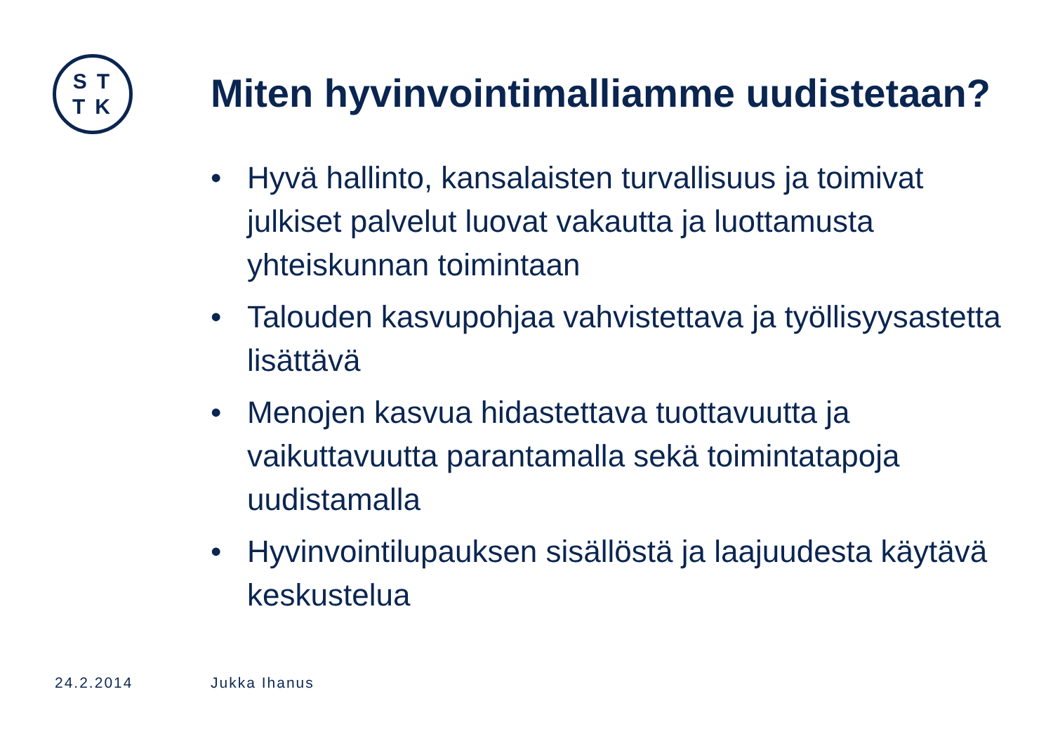ST
TK
Miten hyvinvointimalliamme uudistetaan?
• Hyvä hallinto, kansalaisten turvallisuus ja toimivat julkiset palvelut luovat vakautta ja luottamusta yhteiskunnan toimintaan
• Talouden kasvupohjaa vahvistettava ja työllisyysastetta lisättävä
• Menojen kasvua hidastettava tuottavuutta ja vaikuttavuutta parantamalla sekä toimintatapoja uudistamalla
• Hyvinvointilupauksen sisällöstä ja laajuudesta käytävä keskustelua
24.2.2014 Jukka Ihanus